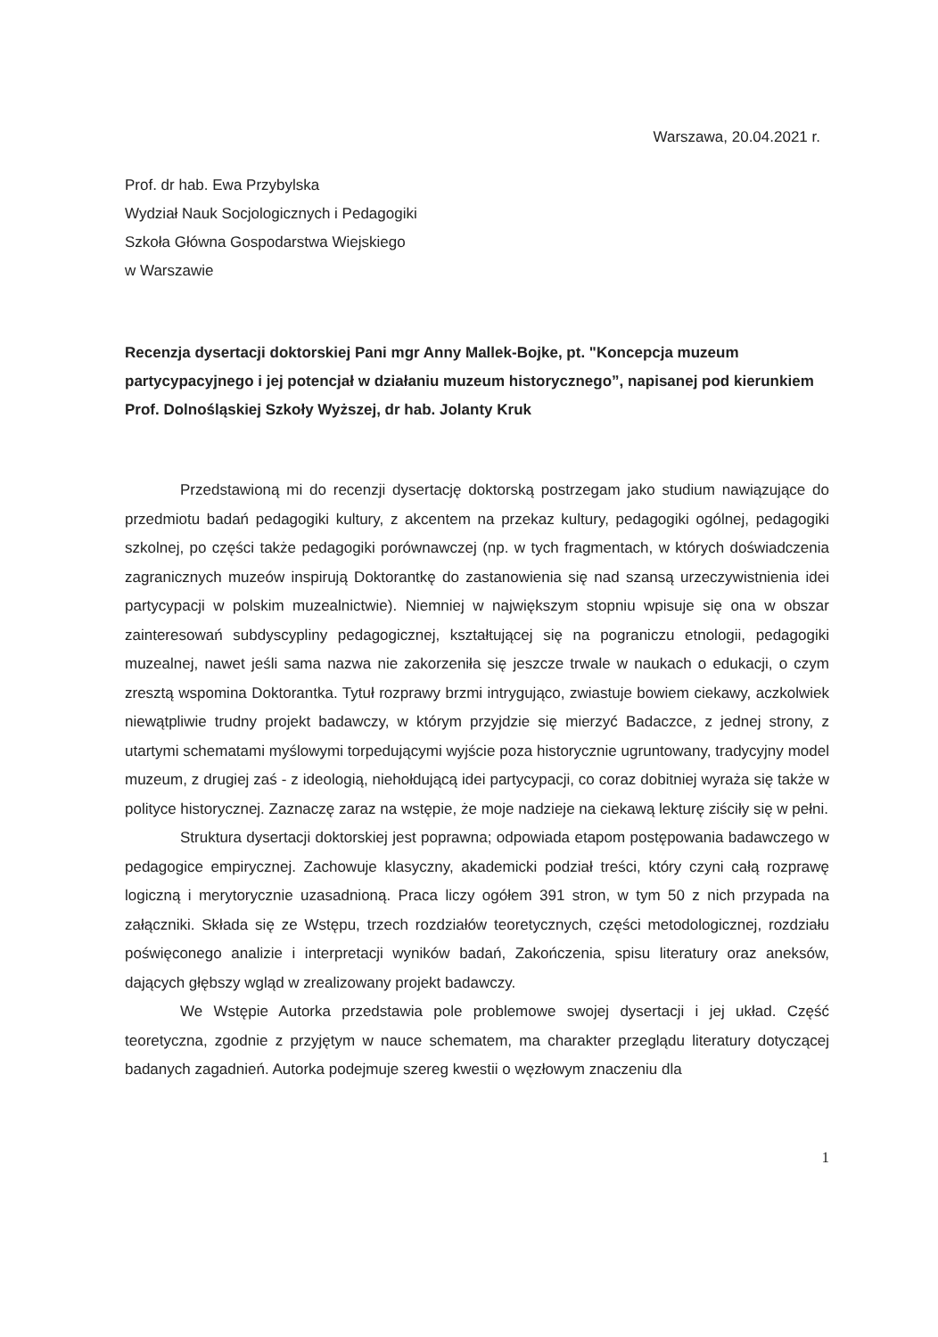Warszawa, 20.04.2021 r.
Prof. dr hab. Ewa Przybylska
Wydział Nauk Socjologicznych i Pedagogiki
Szkoła Główna Gospodarstwa Wiejskiego
w Warszawie
Recenzja dysertacji doktorskiej Pani mgr Anny Mallek-Bojke, pt. "Koncepcja muzeum partycypacyjnego i jej potencjał w działaniu muzeum historycznego”, napisanej pod kierunkiem Prof. Dolnośląskiej Szkoły Wyższej, dr hab. Jolanty Kruk
Przedstawioną mi do recenzji dysertację doktorską postrzegam jako studium nawiązujące do przedmiotu badań pedagogiki kultury, z akcentem na przekaz kultury, pedagogiki ogólnej, pedagogiki szkolnej, po części także pedagogiki porównawczej (np. w tych fragmentach, w których doświadczenia zagranicznych muzeów inspirują Doktorantkę do zastanowienia się nad szansą urzeczywistnienia idei partycypacji w polskim muzealnictwie). Niemniej w największym stopniu wpisuje się ona w obszar zainteresowań subdyscypliny pedagogicznej, kształtującej się na pograniczu etnologii, pedagogiki muzealnej, nawet jeśli sama nazwa nie zakorzeniła się jeszcze trwale w naukach o edukacji, o czym zresztą wspomina Doktorantka. Tytuł rozprawy brzmi intrygująco, zwiastuje bowiem ciekawy, aczkolwiek niewątpliwie trudny projekt badawczy, w którym przyjdzie się mierzyć Badaczce, z jednej strony, z utartymi schematami myślowymi torpedującymi wyjście poza historycznie ugruntowany, tradycyjny model muzeum, z drugiej zaś - z ideologią, niehołdującą idei partycypacji, co coraz dobitniej wyraża się także w polityce historycznej. Zaznaczę zaraz na wstępie, że moje nadzieje na ciekawą lekturę ziściły się w pełni.
Struktura dysertacji doktorskiej jest poprawna; odpowiada etapom postępowania badawczego w pedagogice empirycznej. Zachowuje klasyczny, akademicki podział treści, który czyni całą rozprawę logiczną i merytorycznie uzasadnioną. Praca liczy ogółem 391 stron, w tym 50 z nich przypada na załączniki. Składa się ze Wstępu, trzech rozdziałów teoretycznych, części metodologicznej, rozdziału poświęconego analizie i interpretacji wyników badań, Zakończenia, spisu literatury oraz aneksów, dających głębszy wgląd w zrealizowany projekt badawczy.
We Wstępie Autorka przedstawia pole problemowe swojej dysertacji i jej układ. Część teoretyczna, zgodnie z przyjętym w nauce schematem, ma charakter przeglądu literatury dotyczącej badanych zagadnień. Autorka podejmuje szereg kwestii o węzłowym znaczeniu dla
1